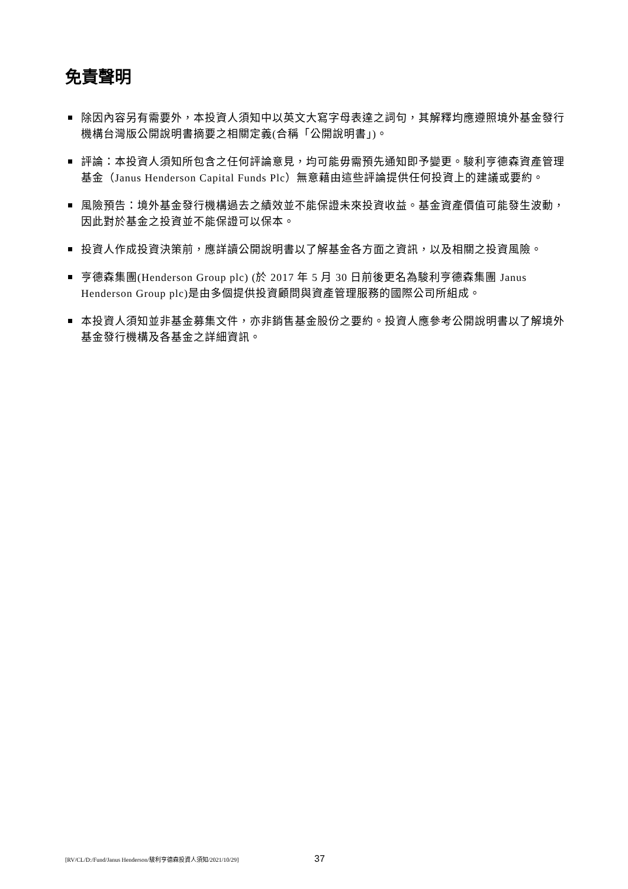免責聲明
除因內容另有需要外，本投資人須知中以英文大寫字母表達之詞句，其解釋均應遵照境外基金發行機構台灣版公開說明書摘要之相關定義(合稱「公開說明書」)。
評論：本投資人須知所包含之任何評論意見，均可能毋需預先通知即予變更。駿利亨德森資產管理基金（Janus Henderson Capital Funds Plc）無意藉由這些評論提供任何投資上的建議或要約。
風險預告：境外基金發行機構過去之績效並不能保證未來投資收益。基金資產價值可能發生波動，因此對於基金之投資並不能保證可以保本。
投資人作成投資決策前，應詳讀公開說明書以了解基金各方面之資訊，以及相關之投資風險。
亨德森集團(Henderson Group plc) (於 2017 年 5 月 30 日前後更名為駿利亨德森集團 Janus Henderson Group plc)是由多個提供投資顧問與資產管理服務的國際公司所組成。
本投資人須知並非基金募集文件，亦非銷售基金股份之要約。投資人應參考公開說明書以了解境外基金發行機構及各基金之詳細資訊。
[RV/CL/D:/Fund/Janus Henderson/駿利亨德森投資人須知/2021/10/29] 37